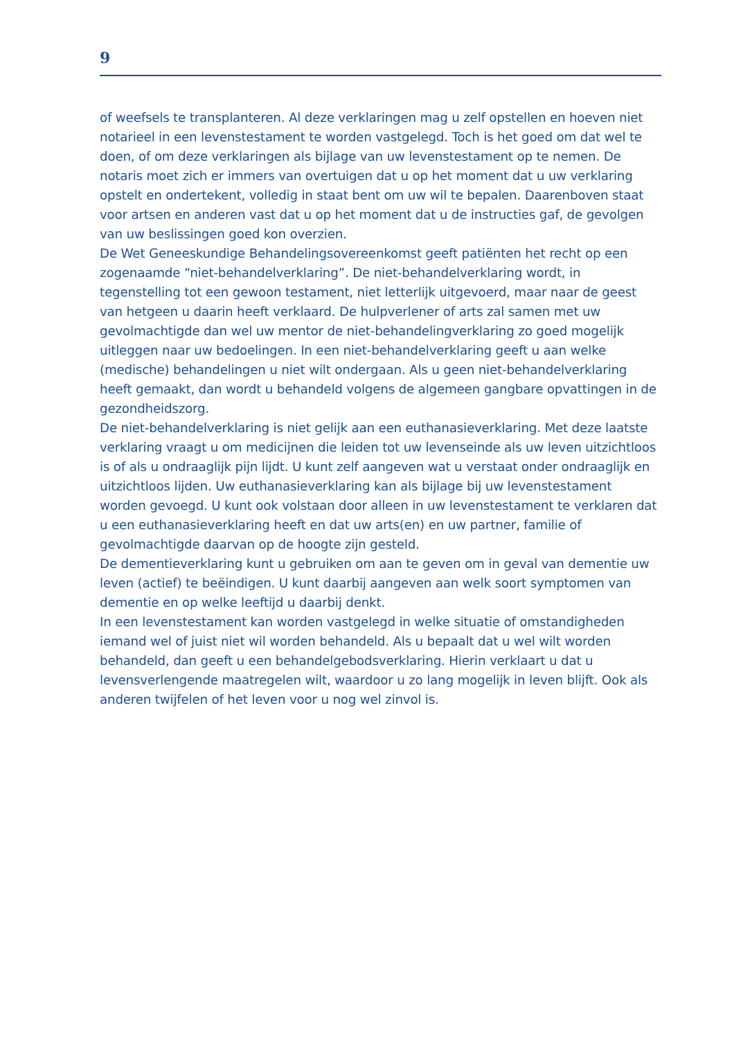9
of weefsels te transplanteren. Al deze verklaringen mag u zelf opstellen en hoeven niet notarieel in een levenstestament te worden vastgelegd. Toch is het goed om dat wel te doen, of om deze verklaringen als bijlage van uw levenstestament op te nemen. De notaris moet zich er immers van overtuigen dat u op het moment dat u uw verklaring opstelt en ondertekent, volledig in staat bent om uw wil te bepalen. Daarenboven staat voor artsen en anderen vast dat u op het moment dat u de instructies gaf, de gevolgen van uw beslissingen goed kon overzien.
De Wet Geneeskundige Behandelingsovereenkomst geeft patiënten het recht op een zogenaamde “niet-behandelverklaring”. De niet-behandelverklaring wordt, in tegenstelling tot een gewoon testament, niet letterlijk uitgevoerd, maar naar de geest van hetgeen u daarin heeft verklaard. De hulpverlener of arts zal samen met uw gevolmachtigde dan wel uw mentor de niet-behandelingverklaring zo goed mogelijk uitleggen naar uw bedoelingen. In een niet-behandelverklaring geeft u aan welke (medische) behandelingen u niet wilt ondergaan. Als u geen niet-behandelverklaring heeft gemaakt, dan wordt u behandeld volgens de algemeen gangbare opvattingen in de gezondheidszorg.
De niet-behandelverklaring is niet gelijk aan een euthanasieverklaring. Met deze laatste verklaring vraagt u om medicijnen die leiden tot uw levenseinde als uw leven uitzichtloos is of als u ondraaglijk pijn lijdt. U kunt zelf aangeven wat u verstaat onder ondraaglijk en uitzichtloos lijden. Uw euthanasieverklaring kan als bijlage bij uw levenstestament worden gevoegd. U kunt ook volstaan door alleen in uw levenstestament te verklaren dat u een euthanasieverklaring heeft en dat uw arts(en) en uw partner, familie of gevolmachtigde daarvan op de hoogte zijn gesteld.
De dementieverklaring kunt u gebruiken om aan te geven om in geval van dementie uw leven (actief) te beëindigen. U kunt daarbij aangeven aan welk soort symptomen van dementie en op welke leeftijd u daarbij denkt.
In een levenstestament kan worden vastgelegd in welke situatie of omstandigheden iemand wel of juist niet wil worden behandeld. Als u bepaalt dat u wel wilt worden behandeld, dan geeft u een behandelgebodsverklaring. Hierin verklaart u dat u levensverlengende maatregelen wilt, waardoor u zo lang mogelijk in leven blijft. Ook als anderen twijfelen of het leven voor u nog wel zinvol is.